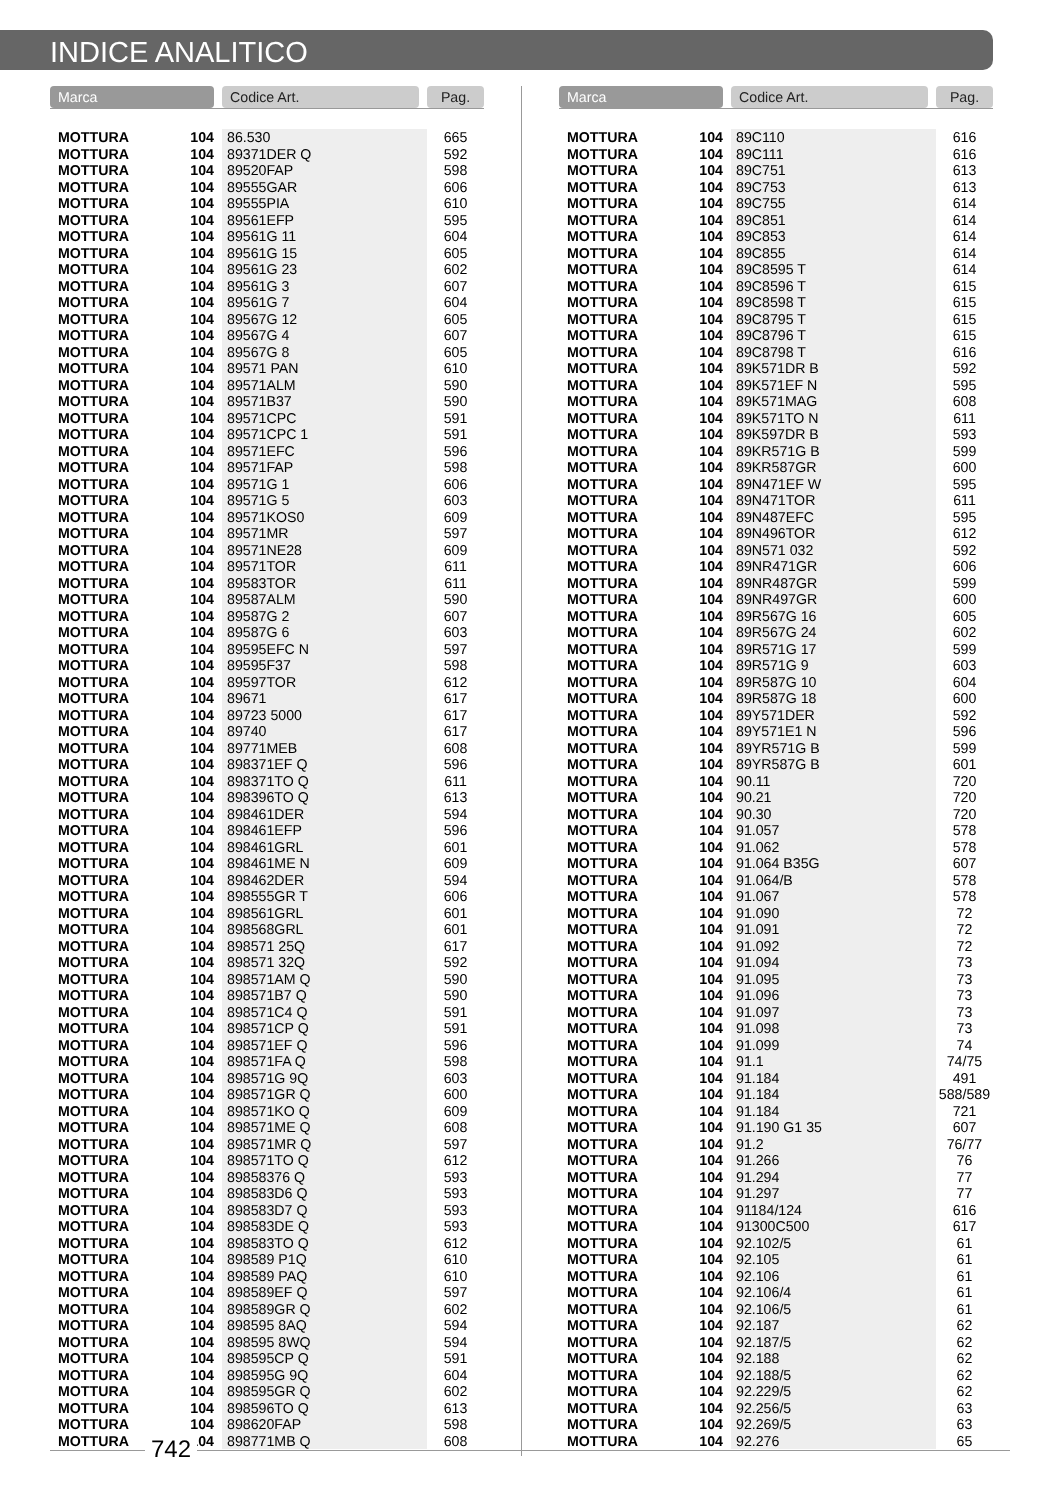INDICE ANALITICO
| Marca | | Codice Art. | Pag. |
| --- | --- | --- | --- |
| MOTTURA | 104 | 86.530 | 665 |
| MOTTURA | 104 | 89371DER Q | 592 |
| MOTTURA | 104 | 89520FAP | 598 |
| MOTTURA | 104 | 89555GAR | 606 |
| MOTTURA | 104 | 89555PIA | 610 |
| MOTTURA | 104 | 89561EFP | 595 |
| MOTTURA | 104 | 89561G 11 | 604 |
| MOTTURA | 104 | 89561G 15 | 605 |
| MOTTURA | 104 | 89561G 23 | 602 |
| MOTTURA | 104 | 89561G 3 | 607 |
| MOTTURA | 104 | 89561G 7 | 604 |
| MOTTURA | 104 | 89567G 12 | 605 |
| MOTTURA | 104 | 89567G 4 | 607 |
| MOTTURA | 104 | 89567G 8 | 605 |
| MOTTURA | 104 | 89571 PAN | 610 |
| MOTTURA | 104 | 89571ALM | 590 |
| MOTTURA | 104 | 89571B37 | 590 |
| MOTTURA | 104 | 89571CPC | 591 |
| MOTTURA | 104 | 89571CPC 1 | 591 |
| MOTTURA | 104 | 89571EFC | 596 |
| MOTTURA | 104 | 89571FAP | 598 |
| MOTTURA | 104 | 89571G 1 | 606 |
| MOTTURA | 104 | 89571G 5 | 603 |
| MOTTURA | 104 | 89571KOS0 | 609 |
| MOTTURA | 104 | 89571MR | 597 |
| MOTTURA | 104 | 89571NE28 | 609 |
| MOTTURA | 104 | 89571TOR | 611 |
| MOTTURA | 104 | 89583TOR | 611 |
| MOTTURA | 104 | 89587ALM | 590 |
| MOTTURA | 104 | 89587G 2 | 607 |
| MOTTURA | 104 | 89587G 6 | 603 |
| MOTTURA | 104 | 89595EFC N | 597 |
| MOTTURA | 104 | 89595F37 | 598 |
| MOTTURA | 104 | 89597TOR | 612 |
| MOTTURA | 104 | 89671 | 617 |
| MOTTURA | 104 | 89723 5000 | 617 |
| MOTTURA | 104 | 89740 | 617 |
| MOTTURA | 104 | 89771MEB | 608 |
| MOTTURA | 104 | 898371EF Q | 596 |
| MOTTURA | 104 | 898371TO Q | 611 |
| MOTTURA | 104 | 898396TO Q | 613 |
| MOTTURA | 104 | 898461DER | 594 |
| MOTTURA | 104 | 898461EFP | 596 |
| MOTTURA | 104 | 898461GRL | 601 |
| MOTTURA | 104 | 898461ME N | 609 |
| MOTTURA | 104 | 898462DER | 594 |
| MOTTURA | 104 | 898555GR T | 606 |
| MOTTURA | 104 | 898561GRL | 601 |
| MOTTURA | 104 | 898568GRL | 601 |
| MOTTURA | 104 | 898571 25Q | 617 |
| MOTTURA | 104 | 898571 32Q | 592 |
| MOTTURA | 104 | 898571AM Q | 590 |
| MOTTURA | 104 | 898571B7 Q | 590 |
| MOTTURA | 104 | 898571C4 Q | 591 |
| MOTTURA | 104 | 898571CP Q | 591 |
| MOTTURA | 104 | 898571EF Q | 596 |
| MOTTURA | 104 | 898571FA Q | 598 |
| MOTTURA | 104 | 898571G 9Q | 603 |
| MOTTURA | 104 | 898571GR Q | 600 |
| MOTTURA | 104 | 898571KO Q | 609 |
| MOTTURA | 104 | 898571ME Q | 608 |
| MOTTURA | 104 | 898571MR Q | 597 |
| MOTTURA | 104 | 898571TO Q | 612 |
| MOTTURA | 104 | 89858376 Q | 593 |
| MOTTURA | 104 | 898583D6 Q | 593 |
| MOTTURA | 104 | 898583D7 Q | 593 |
| MOTTURA | 104 | 898583DE Q | 593 |
| MOTTURA | 104 | 898583TO Q | 612 |
| MOTTURA | 104 | 898589 P1Q | 610 |
| MOTTURA | 104 | 898589 PAQ | 610 |
| MOTTURA | 104 | 898589EF Q | 597 |
| MOTTURA | 104 | 898589GR Q | 602 |
| MOTTURA | 104 | 898595 8AQ | 594 |
| MOTTURA | 104 | 898595 8WQ | 594 |
| MOTTURA | 104 | 898595CP Q | 591 |
| MOTTURA | 104 | 898595G 9Q | 604 |
| MOTTURA | 104 | 898595GR Q | 602 |
| MOTTURA | 104 | 898596TO Q | 613 |
| MOTTURA | 104 | 898620FAP | 598 |
| MOTTURA | 104 | 898771MB Q | 608 |
| Marca | | Codice Art. | Pag. |
| --- | --- | --- | --- |
| MOTTURA | 104 | 89C110 | 616 |
| MOTTURA | 104 | 89C111 | 616 |
| MOTTURA | 104 | 89C751 | 613 |
| MOTTURA | 104 | 89C753 | 613 |
| MOTTURA | 104 | 89C755 | 614 |
| MOTTURA | 104 | 89C851 | 614 |
| MOTTURA | 104 | 89C853 | 614 |
| MOTTURA | 104 | 89C855 | 614 |
| MOTTURA | 104 | 89C8595 T | 614 |
| MOTTURA | 104 | 89C8596 T | 615 |
| MOTTURA | 104 | 89C8598 T | 615 |
| MOTTURA | 104 | 89C8795 T | 615 |
| MOTTURA | 104 | 89C8796 T | 615 |
| MOTTURA | 104 | 89C8798 T | 616 |
| MOTTURA | 104 | 89K571DR B | 592 |
| MOTTURA | 104 | 89K571EF N | 595 |
| MOTTURA | 104 | 89K571MAG | 608 |
| MOTTURA | 104 | 89K571TO N | 611 |
| MOTTURA | 104 | 89K597DR B | 593 |
| MOTTURA | 104 | 89KR571G B | 599 |
| MOTTURA | 104 | 89KR587GR | 600 |
| MOTTURA | 104 | 89N471EF W | 595 |
| MOTTURA | 104 | 89N471TOR | 611 |
| MOTTURA | 104 | 89N487EFC | 595 |
| MOTTURA | 104 | 89N496TOR | 612 |
| MOTTURA | 104 | 89N571 032 | 592 |
| MOTTURA | 104 | 89NR471GR | 606 |
| MOTTURA | 104 | 89NR487GR | 599 |
| MOTTURA | 104 | 89NR497GR | 600 |
| MOTTURA | 104 | 89R567G 16 | 605 |
| MOTTURA | 104 | 89R567G 24 | 602 |
| MOTTURA | 104 | 89R571G 17 | 599 |
| MOTTURA | 104 | 89R571G 9 | 603 |
| MOTTURA | 104 | 89R587G 10 | 604 |
| MOTTURA | 104 | 89R587G 18 | 600 |
| MOTTURA | 104 | 89Y571DER | 592 |
| MOTTURA | 104 | 89Y571E1 N | 596 |
| MOTTURA | 104 | 89YR571G B | 599 |
| MOTTURA | 104 | 89YR587G B | 601 |
| MOTTURA | 104 | 90.11 | 720 |
| MOTTURA | 104 | 90.21 | 720 |
| MOTTURA | 104 | 90.30 | 720 |
| MOTTURA | 104 | 91.057 | 578 |
| MOTTURA | 104 | 91.062 | 578 |
| MOTTURA | 104 | 91.064 B35G | 607 |
| MOTTURA | 104 | 91.064/B | 578 |
| MOTTURA | 104 | 91.067 | 578 |
| MOTTURA | 104 | 91.090 | 72 |
| MOTTURA | 104 | 91.091 | 72 |
| MOTTURA | 104 | 91.092 | 72 |
| MOTTURA | 104 | 91.094 | 73 |
| MOTTURA | 104 | 91.095 | 73 |
| MOTTURA | 104 | 91.096 | 73 |
| MOTTURA | 104 | 91.097 | 73 |
| MOTTURA | 104 | 91.098 | 73 |
| MOTTURA | 104 | 91.099 | 74 |
| MOTTURA | 104 | 91.1 | 74/75 |
| MOTTURA | 104 | 91.184 | 491 |
| MOTTURA | 104 | 91.184 | 588/589 |
| MOTTURA | 104 | 91.184 | 721 |
| MOTTURA | 104 | 91.190 G1 35 | 607 |
| MOTTURA | 104 | 91.2 | 76/77 |
| MOTTURA | 104 | 91.266 | 76 |
| MOTTURA | 104 | 91.294 | 77 |
| MOTTURA | 104 | 91.297 | 77 |
| MOTTURA | 104 | 91184/124 | 616 |
| MOTTURA | 104 | 91300C500 | 617 |
| MOTTURA | 104 | 92.102/5 | 61 |
| MOTTURA | 104 | 92.105 | 61 |
| MOTTURA | 104 | 92.106 | 61 |
| MOTTURA | 104 | 92.106/4 | 61 |
| MOTTURA | 104 | 92.106/5 | 61 |
| MOTTURA | 104 | 92.187 | 62 |
| MOTTURA | 104 | 92.187/5 | 62 |
| MOTTURA | 104 | 92.188 | 62 |
| MOTTURA | 104 | 92.188/5 | 62 |
| MOTTURA | 104 | 92.229/5 | 62 |
| MOTTURA | 104 | 92.256/5 | 63 |
| MOTTURA | 104 | 92.269/5 | 63 |
| MOTTURA | 104 | 92.276 | 65 |
742